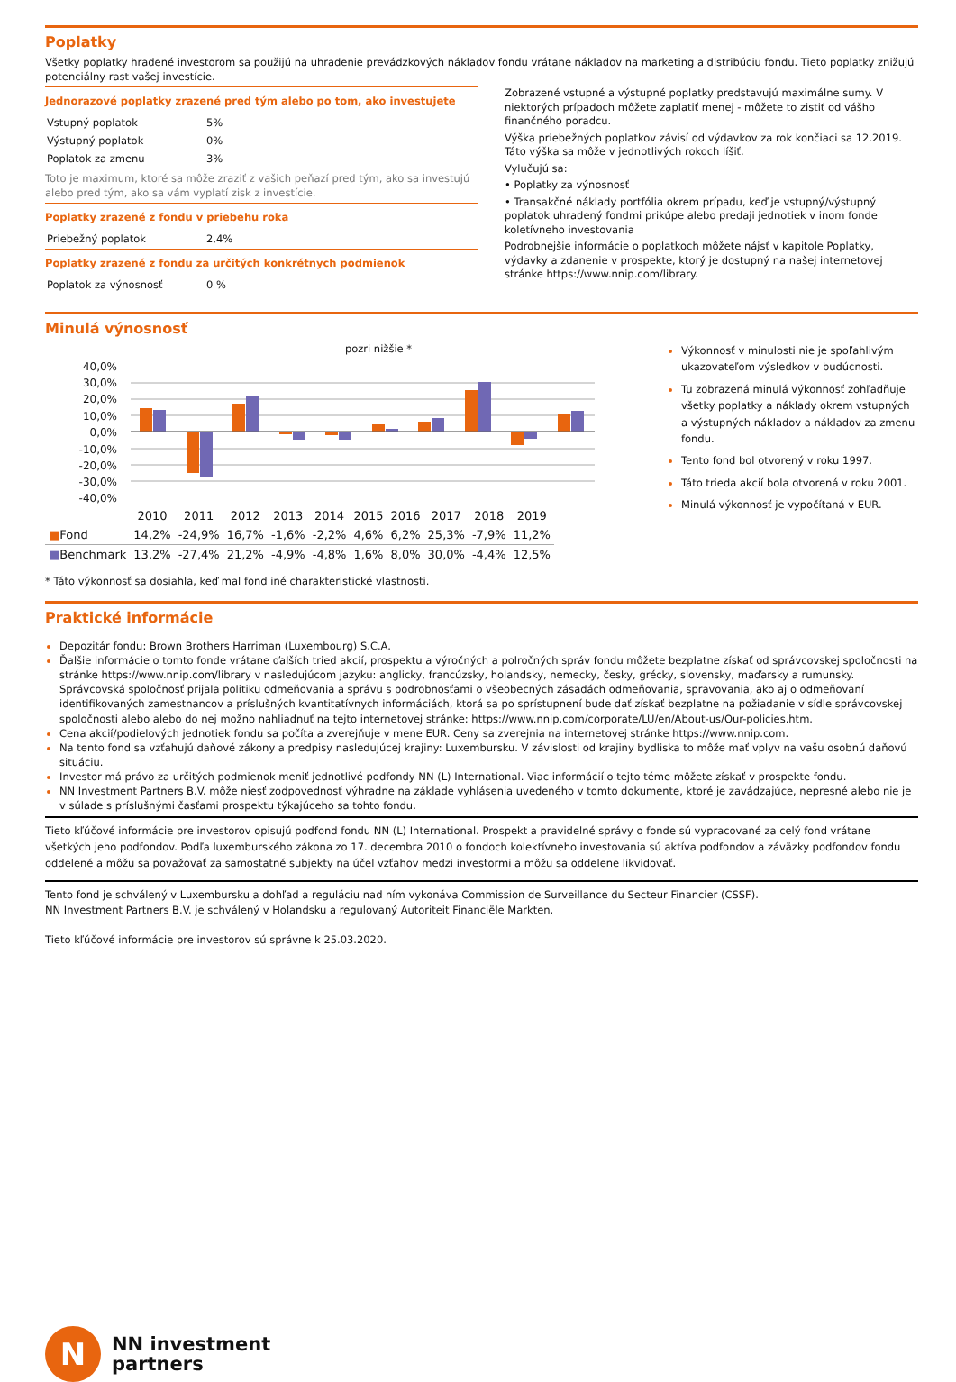Poplatky
Všetky poplatky hradené investorom sa použijú na uhradenie prevádzkových nákladov fondu vrátane nákladov na marketing a distribúciu fondu. Tieto poplatky znižujú potenciálny rast vašej investície.
Jednorazové poplatky zrazené pred tým alebo po tom, ako investujete
| Vstupný poplatok | 5% |
| Výstupný poplatok | 0% |
| Poplatok za zmenu | 3% |
Toto je maximum, ktoré sa môže zraziť z vašich peňazí pred tým, ako sa investujú alebo pred tým, ako sa vám vyplatí zisk z investície.
Poplatky zrazené z fondu v priebehu roka
| Priebežný poplatok | 2,4% |
Poplatky zrazené z fondu za určitých konkrétnych podmienok
| Poplatok za výnosnosť | 0 % |
Zobrazené vstupné a výstupné poplatky predstavujú maximálne sumy. V niektorých prípadoch môžete zaplatiť menej - môžete to zistiť od vášho finančného poradcu.
Výška priebežných poplatkov závisí od výdavkov za rok končiaci sa 12.2019. Táto výška sa môže v jednotlivých rokoch líšiť.
Vylučujú sa:
• Poplatky za výnosnosť
• Transakčné náklady portfólia okrem prípadu, keď je vstupný/výstupný poplatok uhradený fondmi prikúpe alebo predaji jednotiek v inom fonde koletívneho investovania
Podrobnejšie informácie o poplatkoch môžete nájsť v kapitole Poplatky, výdavky a zdanenie v prospekte, ktorý je dostupný na našej internetovej stránke https://www.nnip.com/library.
Minulá výnosnosť
pozri nižšie *
40,0%
30,0%
20,0%
10,0%
0,0%
-10,0%
-20,0%
-30,0%
-40,0%
| | 2010 | 2011 | 2012 | 2013 | 2014 | 2015 | 2016 | 2017 | 2018 | 2019 |
| ■ Fond | 14,2% | -24,9% | 16,7% | -1,6% | -2,2% | 4,6% | 6,2% | 25,3% | -7,9% | 11,2% |
| ■ Benchmark | 13,2% | -27,4% | 21,2% | -4,9% | -4,8% | 1,6% | 8,0% | 30,0% | -4,4% | 12,5% |
Výkonnosť v minulosti nie je spoľahlivým ukazovateľom výsledkov v budúcnosti.
Tu zobrazená minulá výkonnosť zohľadňuje všetky poplatky a náklady okrem vstupných a výstupných nákladov a nákladov za zmenu fondu.
Tento fond bol otvorený v roku 1997.
Táto trieda akcií bola otvorená v roku 2001.
Minulá výkonnosť je vypočítaná v EUR.
* Táto výkonnosť sa dosiahla, keď mal fond iné charakteristické vlastnosti.
Praktické informácie
Depozitár fondu: Brown Brothers Harriman (Luxembourg) S.C.A.
Ďalšie informácie o tomto fonde vrátane ďalších tried akcií, prospektu a výročných a polročných správ fondu môžete bezplatne získať od správcovskej spoločnosti na stránke https://www.nnip.com/library v nasledujúcom jazyku: anglicky, francúzsky, holandsky, nemecky, česky, grécky, slovensky, maďarsky a rumunsky. Správcovská spoločnosť prijala politiku odmeňovania a správu s podrobnosťami o všeobecných zásadách odmeňovania, spravovania, ako aj o odmeňovaní identifikovaných zamestnancov a príslušných kvantitatívnych informáciách, ktorá sa po sprístupnení bude dať získať bezplatne na požiadanie v sídle správcovskej spoločnosti alebo alebo do nej možno nahliadnuť na tejto internetovej stránke: https://www.nnip.com/corporate/LU/en/About-us/Our-policies.htm.
Cena akcií/podielových jednotiek fondu sa počíta a zverejňuje v mene EUR. Ceny sa zverejnia na internetovej stránke https://www.nnip.com.
Na tento fond sa vzťahujú daňové zákony a predpisy nasledujúcej krajiny: Luxembursku. V závislosti od krajiny bydliska to môže mať vplyv na vašu osobnú daňovú situáciu.
Investor má právo za určitých podmienok meniť jednotlivé podfondy NN (L) International. Viac informácií o tejto téme môžete získať v prospekte fondu.
NN Investment Partners B.V. môže niesť zodpovednosť výhradne na základe vyhlásenia uvedeného v tomto dokumente, ktoré je zavádzajúce, nepresné alebo nie je v súlade s príslušnými časťami prospektu týkajúceho sa tohto fondu.
Tieto kľúčové informácie pre investorov opisujú podfond fondu NN (L) International. Prospekt a pravidelné správy o fonde sú vypracované za celý fond vrátane všetkých jeho podfondov. Podľa luxemburského zákona zo 17. decembra 2010 o fondoch kolektívneho investovania sú aktíva podfondov a záväzky podfondov fondu oddelené a môžu sa považovať za samostatné subjekty na účel vzťahov medzi investormi a môžu sa oddelene likvidovať.
Tento fond je schválený v Luxembursku a dohľad a reguláciu nad ním vykonáva Commission de Surveillance du Secteur Financier (CSSF).
NN Investment Partners B.V. je schválený v Holandsku a regulovaný Autoriteit Financiële Markten.
Tieto kľúčové informácie pre investorov sú správne k 25.03.2020.
N
NN investment
partners